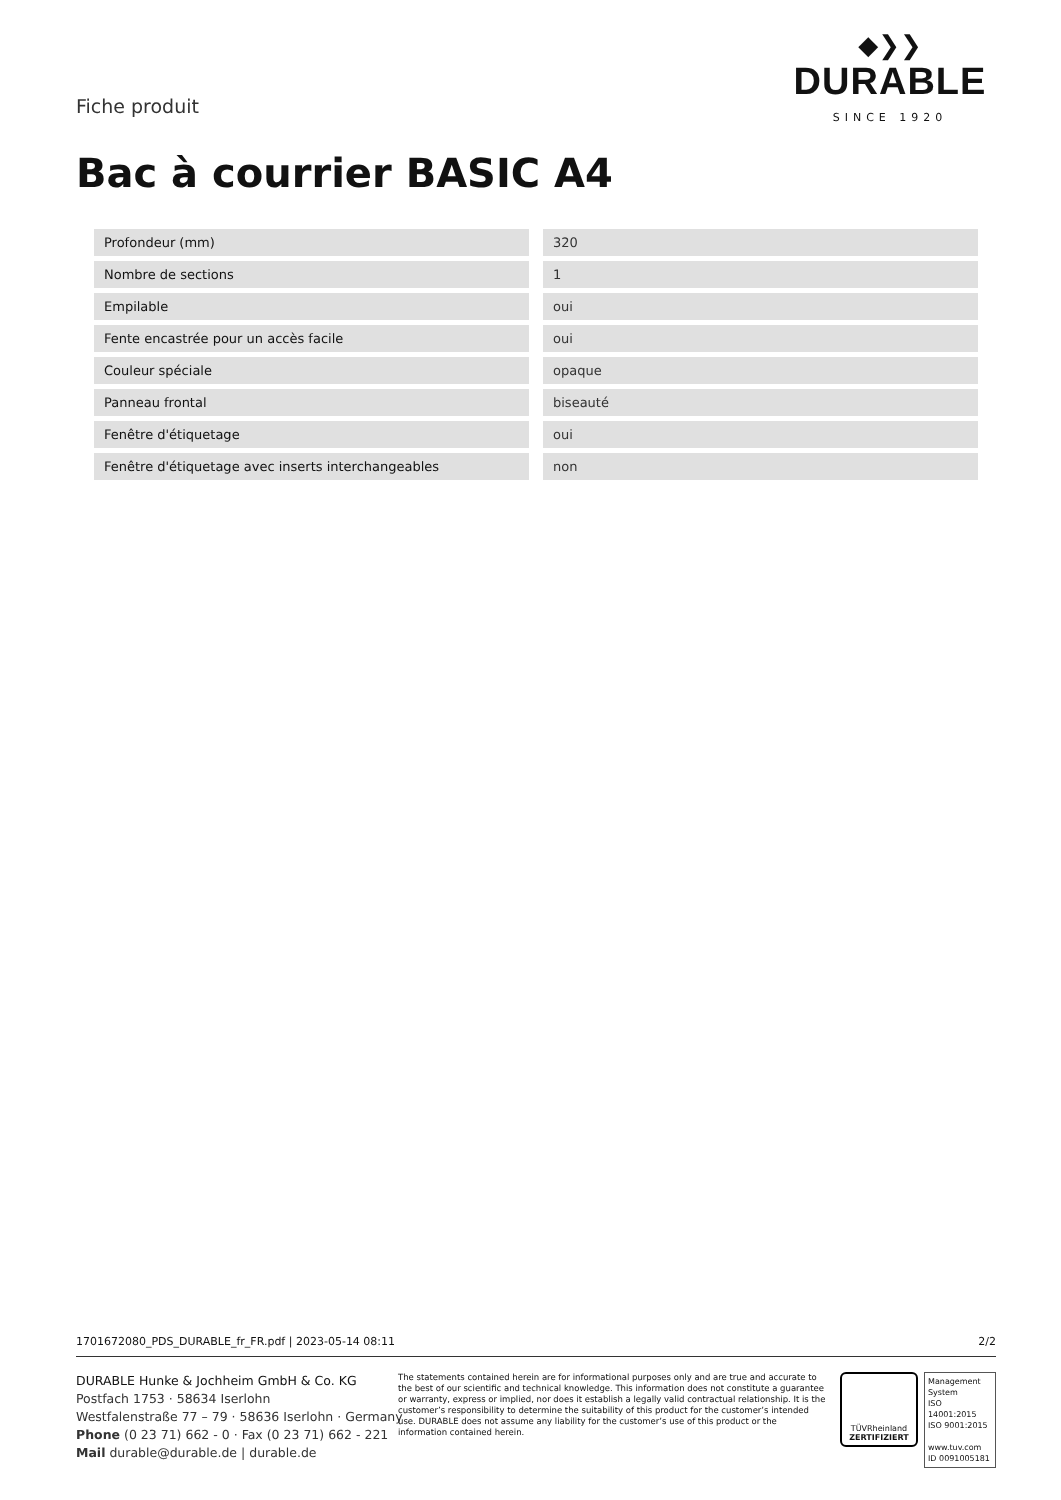◆❯❯
DURABLE
SINCE 1920
Fiche produit
Bac à courrier BASIC A4
| Profondeur (mm) | 320 |
| Nombre de sections | 1 |
| Empilable | oui |
| Fente encastrée pour un accès facile | oui |
| Couleur spéciale | opaque |
| Panneau frontal | biseauté |
| Fenêtre d'étiquetage | oui |
| Fenêtre d'étiquetage avec inserts interchangeables | non |
1701672080_PDS_DURABLE_fr_FR.pdf | 2023-05-14 08:11 2/2
DURABLE Hunke & Jochheim GmbH & Co. KG
Postfach 1753 · 58634 Iserlohn
Westfalenstraße 77 – 79 · 58636 Iserlohn · Germany
Phone (0 23 71) 662 - 0 · Fax (0 23 71) 662 - 221
Mail durable@durable.de | durable.de
The statements contained herein are for informational purposes only and are true and accurate to the best of our scientific and technical knowledge. This information does not constitute a guarantee or warranty, express or implied, nor does it establish a legally valid contractual relationship. It is the customer’s responsibility to determine the suitability of this product for the customer’s intended use. DURABLE does not assume any liability for the customer’s use of this product or the information contained herein.
TÜVRheinland
ZERTIFIZIERT
Management System
ISO 14001:2015
ISO 9001:2015
www.tuv.com
ID 0091005181